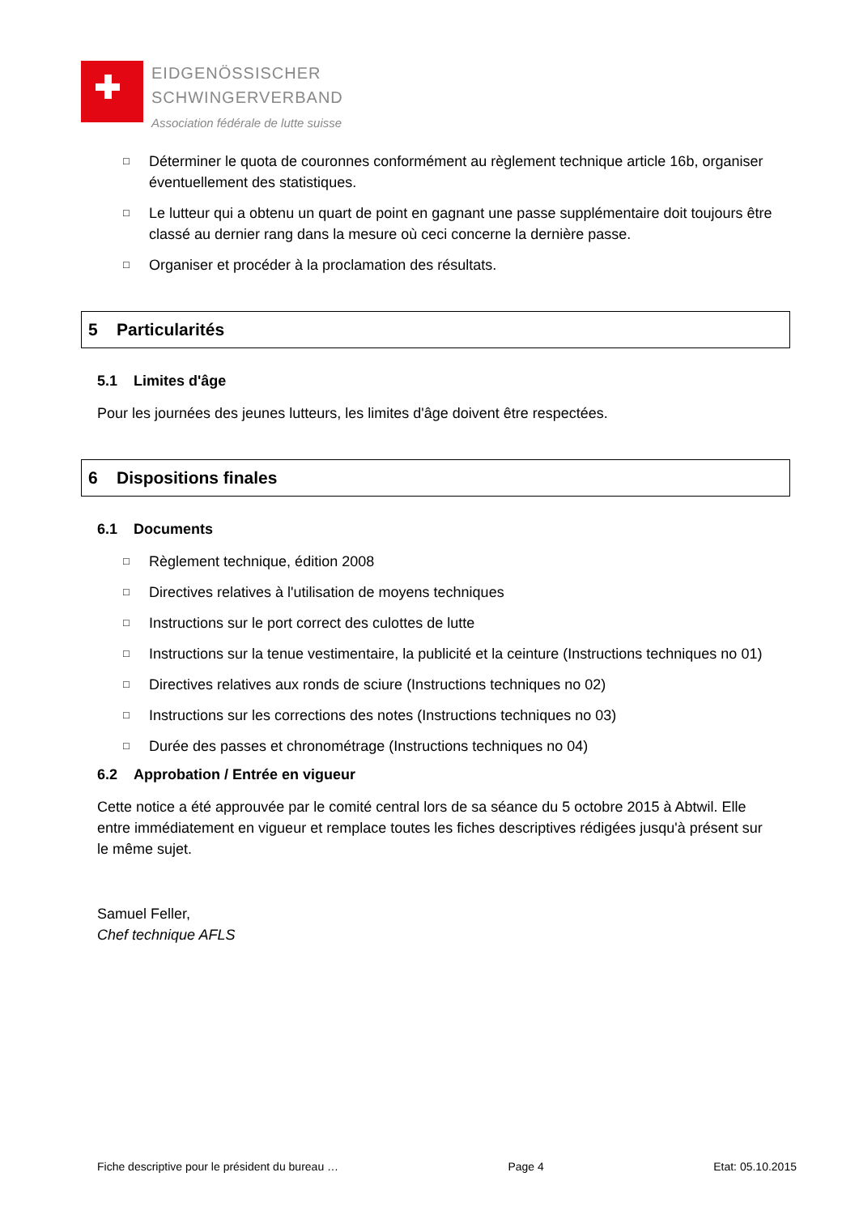EIDGENÖSSISCHER
SCHWINGERVERBAND
Association fédérale de lutte suisse
□ Déterminer le quota de couronnes conformément au règlement technique article 16b, organiser éventuellement des statistiques.
□ Le lutteur qui a obtenu un quart de point en gagnant une passe supplémentaire doit toujours être classé au dernier rang dans la mesure où ceci concerne la dernière passe.
□ Organiser et procéder à la proclamation des résultats.
5 Particularités
5.1 Limites d'âge
Pour les journées des jeunes lutteurs, les limites d'âge doivent être respectées.
6 Dispositions finales
6.1 Documents
□ Règlement technique, édition 2008
□ Directives relatives à l'utilisation de moyens techniques
□ Instructions sur le port correct des culottes de lutte
□ Instructions sur la tenue vestimentaire, la publicité et la ceinture (Instructions techniques no 01)
□ Directives relatives aux ronds de sciure (Instructions techniques no 02)
□ Instructions sur les corrections des notes (Instructions techniques no 03)
□ Durée des passes et chronométrage (Instructions techniques no 04)
6.2 Approbation / Entrée en vigueur
Cette notice a été approuvée par le comité central lors de sa séance du 5 octobre 2015 à Abtwil. Elle entre immédiatement en vigueur et remplace toutes les fiches descriptives rédigées jusqu'à présent sur le même sujet.
Samuel Feller,
Chef technique AFLS
Fiche descriptive pour le président du bureau … Page 4 Etat: 05.10.2015